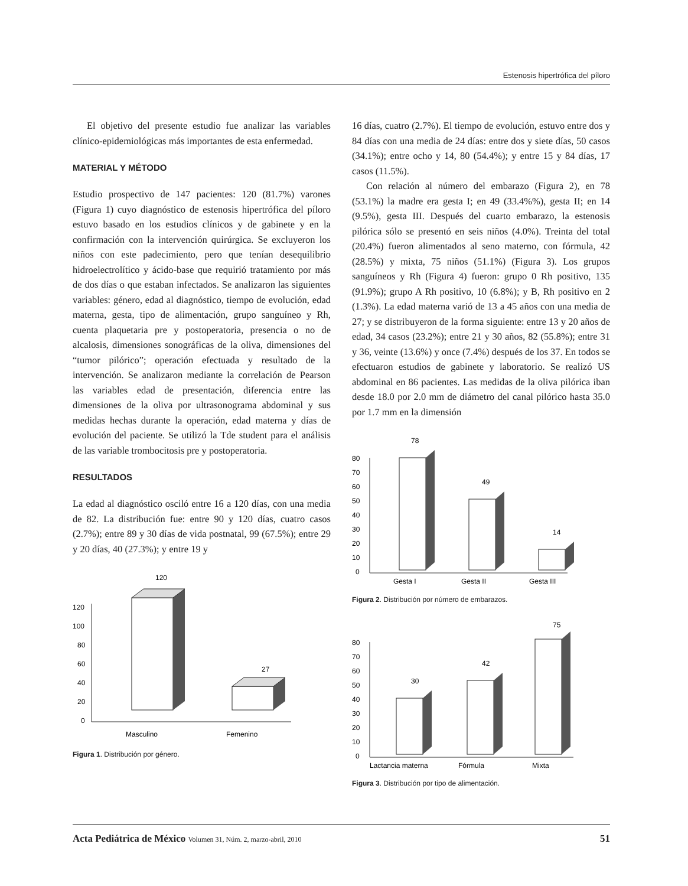Estenosis hipertrófica del píloro
El objetivo del presente estudio fue analizar las variables clínico-epidemiológicas más importantes de esta enfermedad.
MATERIAL Y MÉTODO
Estudio prospectivo de 147 pacientes: 120 (81.7%) varones (Figura 1) cuyo diagnóstico de estenosis hipertrófica del píloro estuvo basado en los estudios clínicos y de gabinete y en la confirmación con la intervención quirúrgica. Se excluyeron los niños con este padecimiento, pero que tenían desequilibrio hidroelectrolítico y ácido-base que requirió tratamiento por más de dos días o que estaban infectados. Se analizaron las siguientes variables: género, edad al diagnóstico, tiempo de evolución, edad materna, gesta, tipo de alimentación, grupo sanguíneo y Rh, cuenta plaquetaria pre y postoperatoria, presencia o no de alcalosis, dimensiones sonográficas de la oliva, dimensiones del “tumor pilórico”; operación efectuada y resultado de la intervención. Se analizaron mediante la correlación de Pearson las variables edad de presentación, diferencia entre las dimensiones de la oliva por ultrasonograma abdominal y sus medidas hechas durante la operación, edad materna y días de evolución del paciente. Se utilizó la Tde student para el análisis de las variable trombocitosis pre y postoperatoria.
RESULTADOS
La edad al diagnóstico osciló entre 16 a 120 días, con una media de 82. La distribución fue: entre 90 y 120 días, cuatro casos (2.7%); entre 89 y 30 días de vida postnatal, 99 (67.5%); entre 29 y 20 días, 40 (27.3%); y entre 19 y
120
120
100
80
60
40
20
0
27
Masculino
Femenino
Figura 1. Distribución por género.
16 días, cuatro (2.7%). El tiempo de evolución, estuvo entre dos y 84 días con una media de 24 días: entre dos y siete días, 50 casos (34.1%); entre ocho y 14, 80 (54.4%); y entre 15 y 84 días, 17 casos (11.5%).
Con relación al número del embarazo (Figura 2), en 78 (53.1%) la madre era gesta I; en 49 (33.4%%), gesta II; en 14 (9.5%), gesta III. Después del cuarto embarazo, la estenosis pilórica sólo se presentó en seis niños (4.0%). Treinta del total (20.4%) fueron alimentados al seno materno, con fórmula, 42 (28.5%) y mixta, 75 niños (51.1%) (Figura 3). Los grupos sanguíneos y Rh (Figura 4) fueron: grupo 0 Rh positivo, 135 (91.9%); grupo A Rh positivo, 10 (6.8%); y B, Rh positivo en 2 (1.3%). La edad materna varió de 13 a 45 años con una media de 27; y se distribuyeron de la forma siguiente: entre 13 y 20 años de edad, 34 casos (23.2%); entre 21 y 30 años, 82 (55.8%); entre 31 y 36, veinte (13.6%) y once (7.4%) después de los 37. En todos se efectuaron estudios de gabinete y laboratorio. Se realizó US abdominal en 86 pacientes. Las medidas de la oliva pilórica iban desde 18.0 por 2.0 mm de diámetro del canal pilórico hasta 35.0 por 1.7 mm en la dimensión
78
49
14
80
70
60
50
40
30
20
10
0
Gesta I
Gesta II
Gesta III
Figura 2. Distribución por número de embarazos.
75
42
30
80
70
60
50
40
30
20
10
0
Lactancia materna
Fórmula
Mixta
Figura 3. Distribución por tipo de alimentación.
Acta Pediátrica de México Volumen 31, Núm. 2, marzo-abril, 2010 51